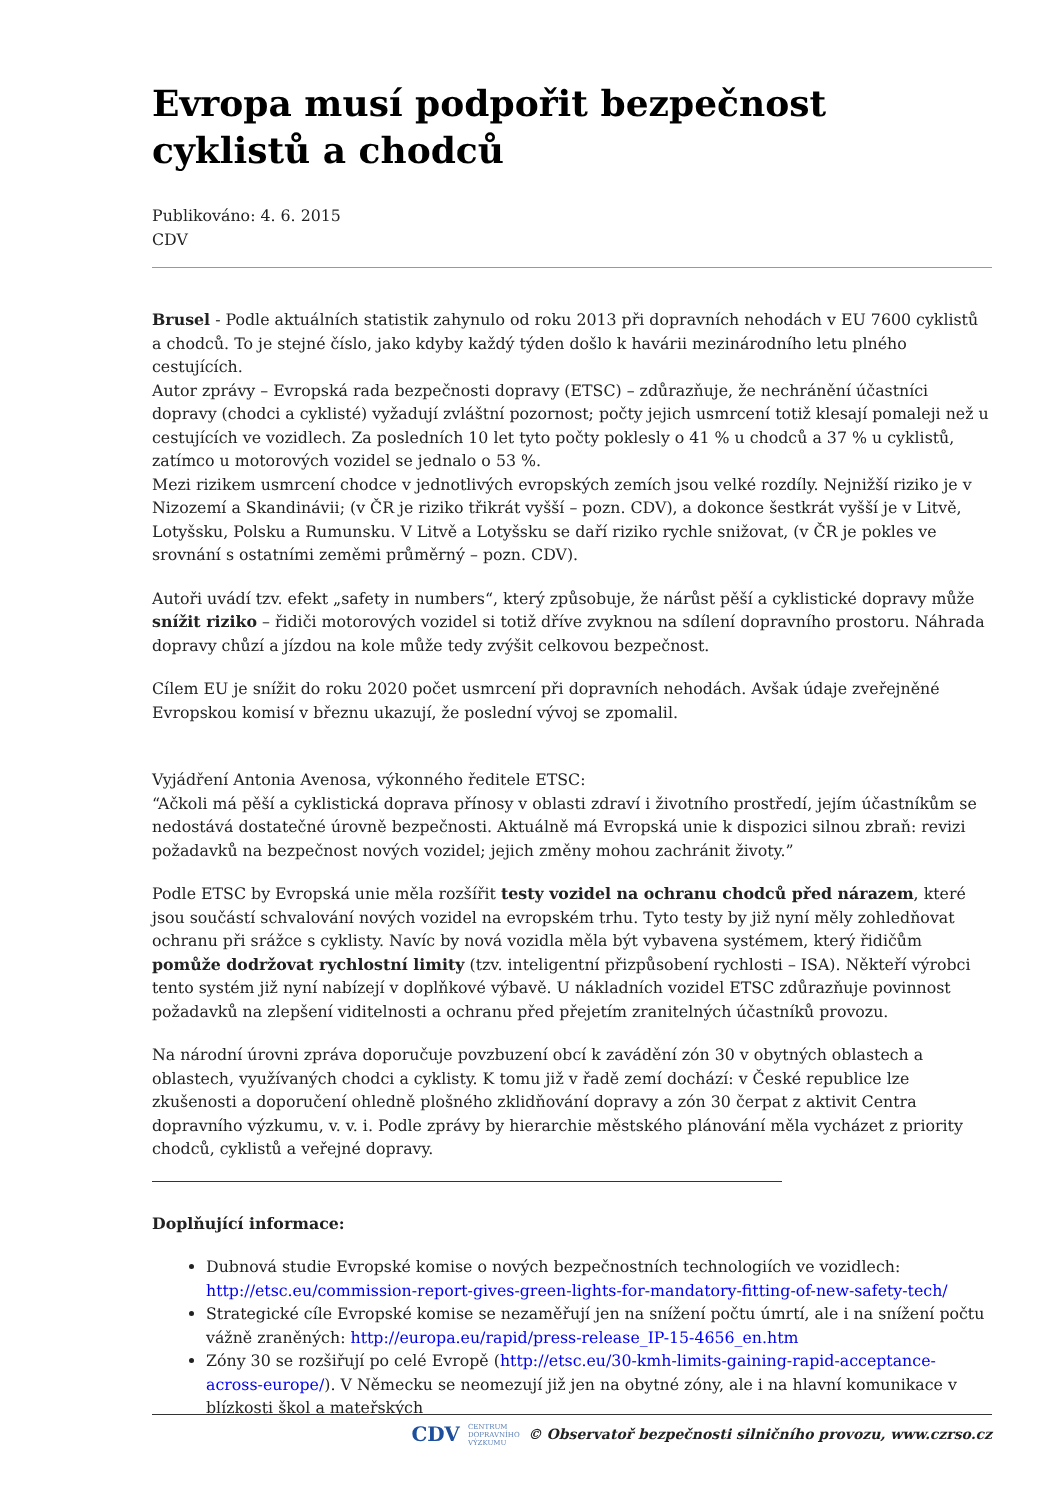Evropa musí podpořit bezpečnost cyklistů a chodců
Publikováno: 4. 6. 2015
CDV
Brusel - Podle aktuálních statistik zahynulo od roku 2013 při dopravních nehodách v EU 7600 cyklistů a chodců. To je stejné číslo, jako kdyby každý týden došlo k havárii mezinárodního letu plného cestujících.
Autor zprávy – Evropská rada bezpečnosti dopravy (ETSC) – zdůrazňuje, že nechránění účastníci dopravy (chodci a cyklisté) vyžadují zvláštní pozornost; počty jejich usmrcení totiž klesají pomaleji než u cestujících ve vozidlech. Za posledních 10 let tyto počty poklesly o 41 % u chodců a 37 % u cyklistů, zatímco u motorových vozidel se jednalo o 53 %.
Mezi rizikem usmrcení chodce v jednotlivých evropských zemích jsou velké rozdíly. Nejnižší riziko je v Nizozemí a Skandinávii; (v ČR je riziko třikrát vyšší – pozn. CDV), a dokonce šestkrát vyšší je v Litvě, Lotyšsku, Polsku a Rumunsku. V Litvě a Lotyšsku se daří riziko rychle snižovat, (v ČR je pokles ve srovnání s ostatními zeměmi průměrný – pozn. CDV).
Autoři uvádí tzv. efekt „safety in numbers“, který způsobuje, že nárůst pěší a cyklistické dopravy může snížit riziko – řidiči motorových vozidel si totiž dříve zvyknou na sdílení dopravního prostoru. Náhrada dopravy chůzí a jízdou na kole může tedy zvýšit celkovou bezpečnost.
Cílem EU je snížit do roku 2020 počet usmrcení při dopravních nehodách. Avšak údaje zveřejněné Evropskou komisí v březnu ukazují, že poslední vývoj se zpomalil.
Vyjádření Antonia Avenosa, výkonného ředitele ETSC:
“Ačkoli má pěší a cyklistická doprava přínosy v oblasti zdraví i životního prostředí, jejím účastníkům se nedostává dostatečné úrovně bezpečnosti. Aktuálně má Evropská unie k dispozici silnou zbraň: revizi požadavků na bezpečnost nových vozidel; jejich změny mohou zachránit životy.”
Podle ETSC by Evropská unie měla rozšířit testy vozidel na ochranu chodců před nárazem, které jsou součástí schvalování nových vozidel na evropském trhu. Tyto testy by již nyní měly zohledňovat ochranu při srážce s cyklisty. Navíc by nová vozidla měla být vybavena systémem, který řidičům pomůže dodržovat rychlostní limity (tzv. inteligentní přizpůsobení rychlosti – ISA). Někteří výrobci tento systém již nyní nabízejí v doplňkové výbavě. U nákladních vozidel ETSC zdůrazňuje povinnost požadavků na zlepšení viditelnosti a ochranu před přejetím zranitelných účastníků provozu.
Na národní úrovni zpráva doporučuje povzbuzení obcí k zavádění zón 30 v obytných oblastech a oblastech, využívaných chodci a cyklisty. K tomu již v řadě zemí dochází: v České republice lze zkušenosti a doporučení ohledně plošného zklidňování dopravy a zón 30 čerpat z aktivit Centra dopravního výzkumu, v. v. i. Podle zprávy by hierarchie městského plánování měla vycházet z priority chodců, cyklistů a veřejné dopravy.
Doplňující informace:
Dubnová studie Evropské komise o nových bezpečnostních technologiích ve vozidlech: http://etsc.eu/commission-report-gives-green-lights-for-mandatory-fitting-of-new-safety-tech/
Strategické cíle Evropské komise se nezaměřují jen na snížení počtu úmrtí, ale i na snížení počtu vážně zraněných: http://europa.eu/rapid/press-release_IP-15-4656_en.htm
Zóny 30 se rozšiřují po celé Evropě (http://etsc.eu/30-kmh-limits-gaining-rapid-acceptance-across-europe/). V Německu se neomezují již jen na obytné zóny, ale i na hlavní komunikace v blízkosti škol a mateřských
CDV CENTRUM
DOPRAVNÍHO
VÝZKUMU © Observatoř bezpečnosti silničního provozu, www.czrso.cz